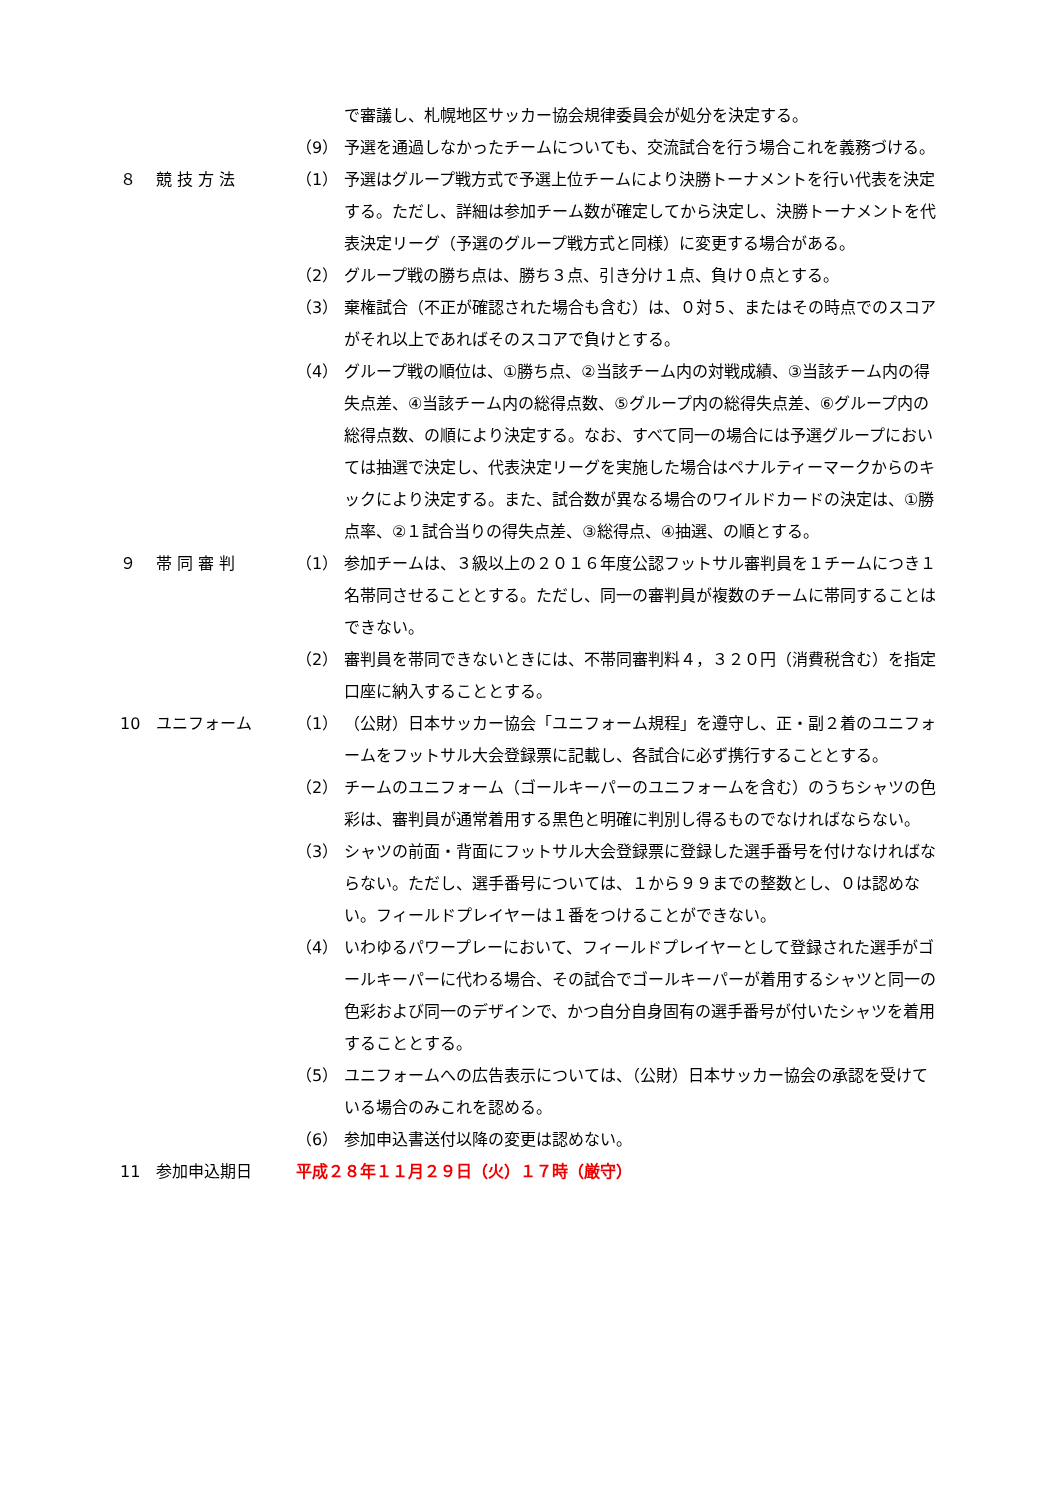で審議し、札幌地区サッカー協会規律委員会が処分を決定する。
（9） 予選を通過しなかったチームについても、交流試合を行う場合これを義務づける。
８ 競 技 方 法 （1） 予選はグループ戦方式で予選上位チームにより決勝トーナメントを行い代表を決定する。ただし、詳細は参加チーム数が確定してから決定し、決勝トーナメントを代表決定リーグ（予選のグループ戦方式と同様）に変更する場合がある。
（2） グループ戦の勝ち点は、勝ち３点、引き分け１点、負け０点とする。
（3） 棄権試合（不正が確認された場合も含む）は、０対５、またはその時点でのスコアがそれ以上であればそのスコアで負けとする。
（4） グループ戦の順位は、①勝ち点、②当該チーム内の対戦成績、③当該チーム内の得失点差、④当該チーム内の総得点数、⑤グループ内の総得失点差、⑥グループ内の総得点数、の順により決定する。なお、すべて同一の場合には予選グループにおいては抽選で決定し、代表決定リーグを実施した場合はペナルティーマークからのキックにより決定する。また、試合数が異なる場合のワイルドカードの決定は、①勝点率、②１試合当りの得失点差、③総得点、④抽選、の順とする。
９ 帯 同 審 判 （1） 参加チームは、３級以上の２０１６年度公認フットサル審判員を１チームにつき１名帯同させることとする。ただし、同一の審判員が複数のチームに帯同することはできない。
（2） 審判員を帯同できないときには、不帯同審判料４，３２０円（消費税含む）を指定口座に納入することとする。
10 ユニフォーム （1） （公財）日本サッカー協会「ユニフォーム規程」を遵守し、正・副２着のユニフォームをフットサル大会登録票に記載し、各試合に必ず携行することとする。
（2） チームのユニフォーム（ゴールキーパーのユニフォームを含む）のうちシャツの色彩は、審判員が通常着用する黒色と明確に判別し得るものでなければならない。
（3） シャツの前面・背面にフットサル大会登録票に登録した選手番号を付けなければならない。ただし、選手番号については、１から９９までの整数とし、０は認めない。フィールドプレイヤーは１番をつけることができない。
（4） いわゆるパワープレーにおいて、フィールドプレイヤーとして登録された選手がゴールキーパーに代わる場合、その試合でゴールキーパーが着用するシャツと同一の色彩および同一のデザインで、かつ自分自身固有の選手番号が付いたシャツを着用することとする。
（5） ユニフォームへの広告表示については、（公財）日本サッカー協会の承認を受けている場合のみこれを認める。
（6） 参加申込書送付以降の変更は認めない。
11 参加申込期日 平成２８年１１月２９日（火）１７時（厳守）